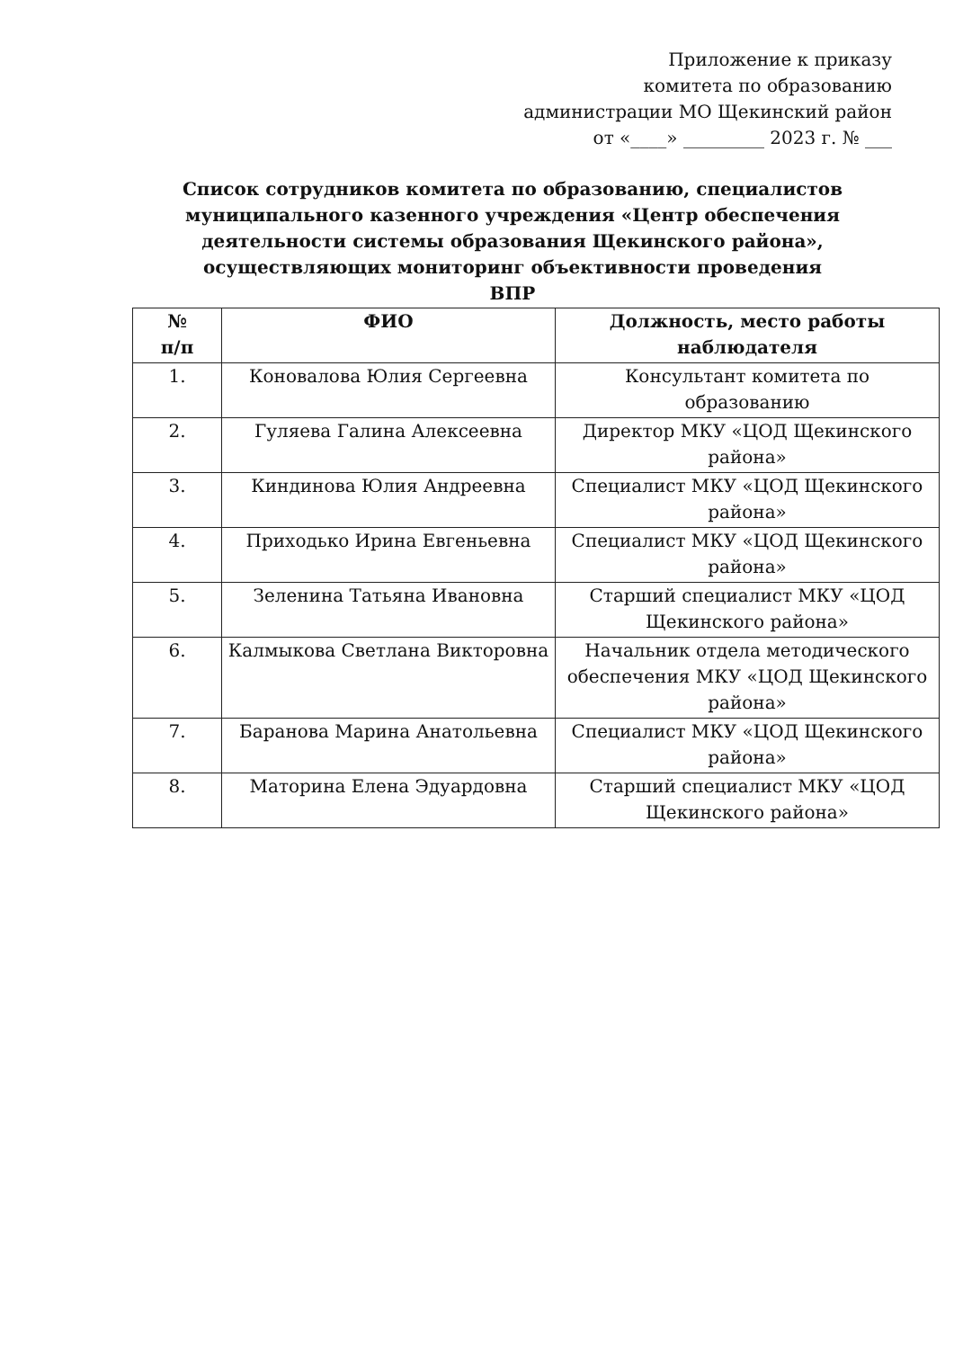Приложение к приказу
комитета по образованию
администрации МО Щекинский район
от «____» _________ 2023 г. № ___
Список сотрудников комитета по образованию, специалистов муниципального казенного учреждения «Центр обеспечения деятельности системы образования Щекинского района», осуществляющих мониторинг объективности проведения ВПР
| № п/п | ФИО | Должность, место работы наблюдателя |
| --- | --- | --- |
| 1. | Коновалова Юлия Сергеевна | Консультант комитета по образованию |
| 2. | Гуляева Галина Алексеевна | Директор МКУ «ЦОД Щекинского района» |
| 3. | Киндинова Юлия Андреевна | Специалист МКУ «ЦОД Щекинского района» |
| 4. | Приходько Ирина Евгеньевна | Специалист МКУ «ЦОД Щекинского района» |
| 5. | Зеленина Татьяна Ивановна | Старший специалист МКУ «ЦОД Щекинского района» |
| 6. | Калмыкова Светлана Викторовна | Начальник отдела методического обеспечения МКУ «ЦОД Щекинского района» |
| 7. | Баранова Марина Анатольевна | Специалист МКУ «ЦОД Щекинского района» |
| 8. | Маторина Елена Эдуардовна | Старший специалист МКУ «ЦОД Щекинского района» |